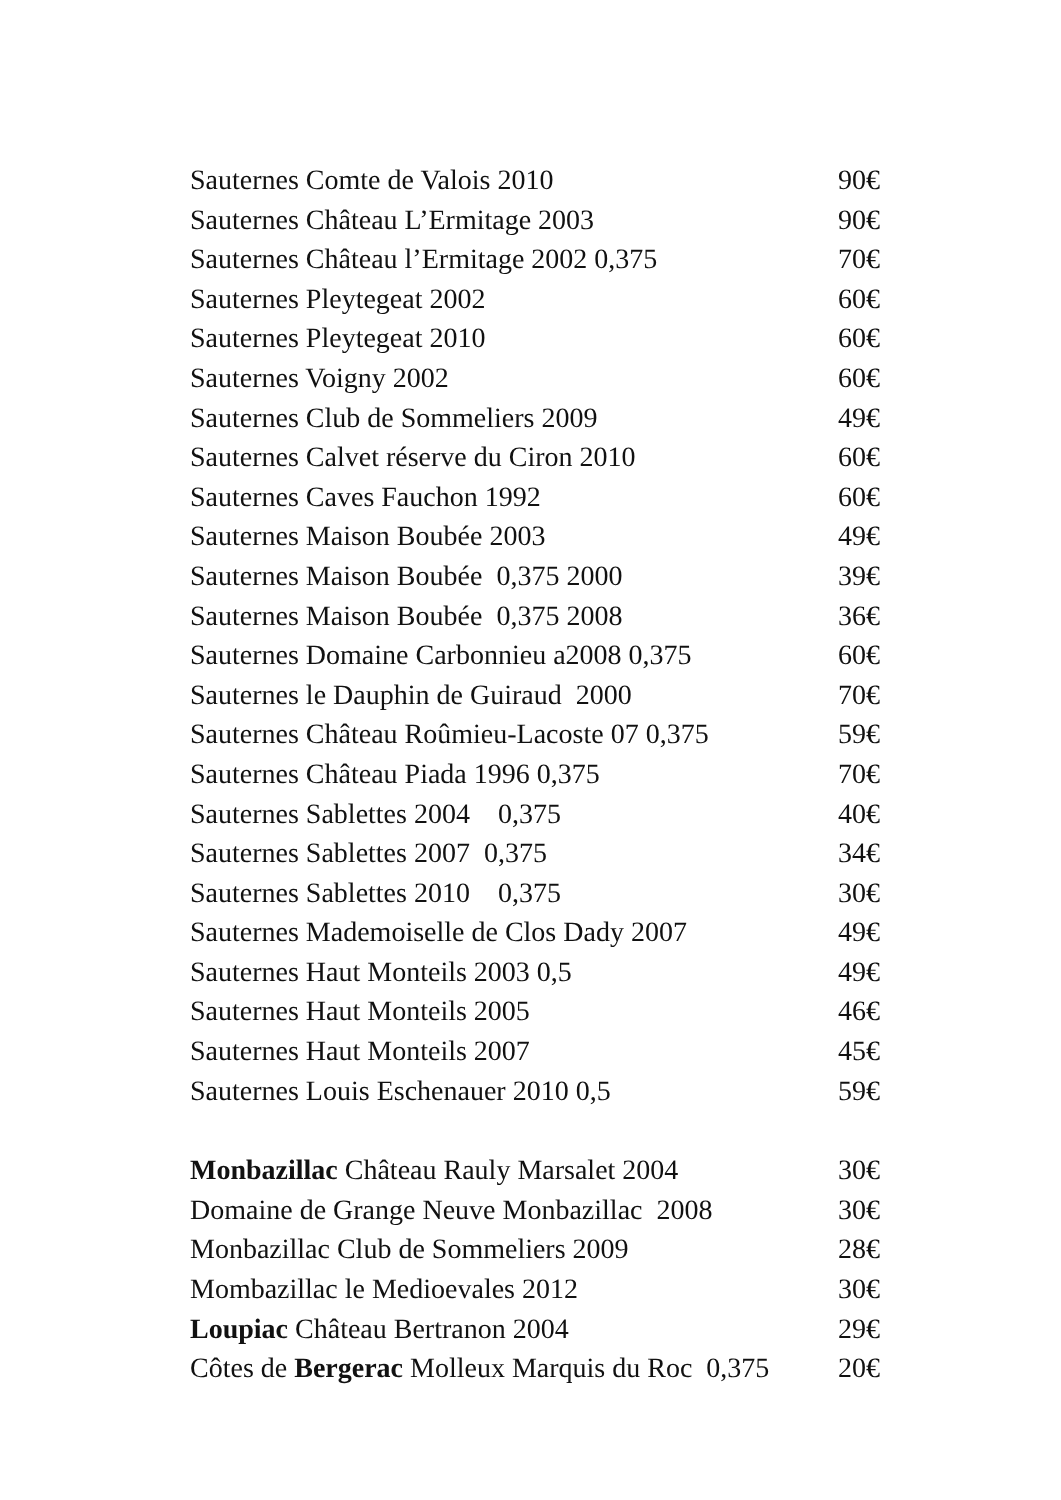Sauternes Comte de Valois 2010 90€
Sauternes Château L’Ermitage 2003 90€
Sauternes Château l’Ermitage 2002 0,375 70€
Sauternes Pleytegeat 2002 60€
Sauternes Pleytegeat 2010 60€
Sauternes Voigny 2002 60€
Sauternes Club de Sommeliers 2009 49€
Sauternes Calvet réserve du Ciron 2010 60€
Sauternes Caves Fauchon 1992 60€
Sauternes Maison Boubée 2003 49€
Sauternes Maison Boubée 0,375 2000 39€
Sauternes Maison Boubée 0,375 2008 36€
Sauternes Domaine Carbonnieu a2008 0,375 60€
Sauternes le Dauphin de Guiraud 2000 70€
Sauternes Château Roûmieu-Lacoste 07 0,375 59€
Sauternes Château Piada 1996 0,375 70€
Sauternes Sablettes 2004 0,375 40€
Sauternes Sablettes 2007 0,375 34€
Sauternes Sablettes 2010 0,375 30€
Sauternes Mademoiselle de Clos Dady 2007 49€
Sauternes Haut Monteils 2003 0,5 49€
Sauternes Haut Monteils 2005 46€
Sauternes Haut Monteils 2007 45€
Sauternes Louis Eschenauer 2010 0,5 59€
Monbazillac Château Rauly Marsalet 2004 30€
Domaine de Grange Neuve Monbazillac 2008 30€
Monbazillac Club de Sommeliers 2009 28€
Mombazillac le Medioevales 2012 30€
Loupiac Château Bertranon 2004 29€
Côtes de Bergerac Molleux Marquis du Roc 0,375 20€